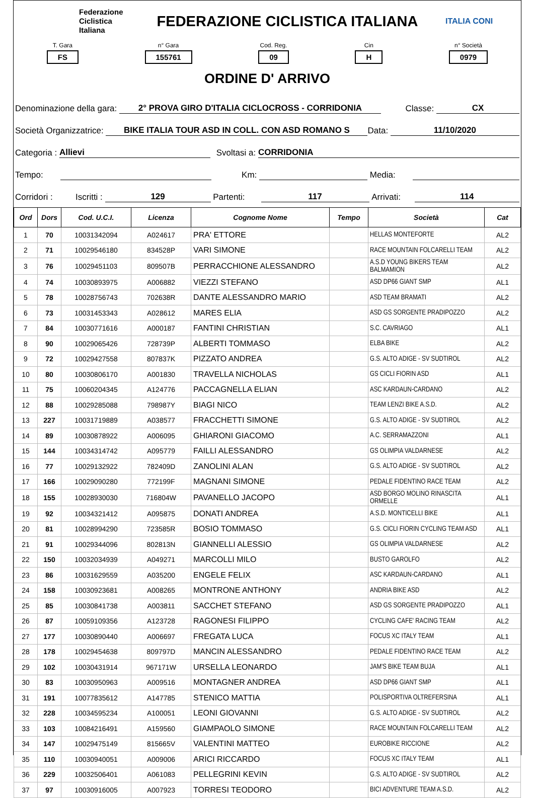Federazione
Ciclistica
Italiana
FEDERAZIONE CICLISTICA ITALIANA
ITALIA CONI
T. Gara
FS
n° Gara
155761
Cod. Reg.
09
Cin
H
n° Società
0979
ORDINE D' ARRIVO
Denominazione della gara: 2° PROVA GIRO D'ITALIA CICLOCROSS - CORRIDONIA Classe: CX
Società Organizzatrice: BIKE ITALIA TOUR ASD IN COLL. CON ASD ROMANO S Data: 11/10/2020
Categoria : Allievi Svoltasi a: CORRIDONIA
Tempo: Km: Media:
Corridori : Iscritti : 129 Partenti: 117 Arrivati: 114
| Ord | Dors | Cod. U.C.I. | Licenza | Cognome Nome | Tempo | Società | Cat |
| --- | --- | --- | --- | --- | --- | --- | --- |
| 1 | 70 | 10031342094 | A024617 | PRA' ETTORE | | HELLAS MONTEFORTE | AL2 |
| 2 | 71 | 10029546180 | 834528P | VARI SIMONE | | RACE MOUNTAIN FOLCARELLI TEAM | AL2 |
| 3 | 76 | 10029451103 | 809507B | PERRACCHIONE ALESSANDRO | | A.S.D YOUNG BIKERS TEAM BALMAMION | AL2 |
| 4 | 74 | 10030893975 | A006882 | VIEZZI STEFANO | | ASD DP66 GIANT SMP | AL1 |
| 5 | 78 | 10028756743 | 702638R | DANTE ALESSANDRO MARIO | | ASD TEAM BRAMATI | AL2 |
| 6 | 73 | 10031453343 | A028612 | MARES ELIA | | ASD GS SORGENTE PRADIPOZZO | AL2 |
| 7 | 84 | 10030771616 | A000187 | FANTINI CHRISTIAN | | S.C. CAVRIAGO | AL1 |
| 8 | 90 | 10029065426 | 728739P | ALBERTI TOMMASO | | ELBA BIKE | AL2 |
| 9 | 72 | 10029427558 | 807837K | PIZZATO ANDREA | | G.S. ALTO ADIGE - SV SUDTIROL | AL2 |
| 10 | 80 | 10030806170 | A001830 | TRAVELLA NICHOLAS | | GS CICLI FIORIN ASD | AL1 |
| 11 | 75 | 10060204345 | A124776 | PACCAGNELLA ELIAN | | ASC KARDAUN-CARDANO | AL2 |
| 12 | 88 | 10029285088 | 798987Y | BIAGI NICO | | TEAM LENZI BIKE A.S.D. | AL2 |
| 13 | 227 | 10031719889 | A038577 | FRACCHETTI SIMONE | | G.S. ALTO ADIGE - SV SUDTIROL | AL2 |
| 14 | 89 | 10030878922 | A006095 | GHIARONI GIACOMO | | A.C. SERRAMAZZONI | AL1 |
| 15 | 144 | 10034314742 | A095779 | FAILLI ALESSANDRO | | GS OLIMPIA VALDARNESE | AL2 |
| 16 | 77 | 10029132922 | 782409D | ZANOLINI ALAN | | G.S. ALTO ADIGE - SV SUDTIROL | AL2 |
| 17 | 166 | 10029090280 | 772199F | MAGNANI SIMONE | | PEDALE FIDENTINO RACE TEAM | AL2 |
| 18 | 155 | 10028930030 | 716804W | PAVANELLO JACOPO | | ASD BORGO MOLINO RINASCITA ORMELLE | AL1 |
| 19 | 92 | 10034321412 | A095875 | DONATI ANDREA | | A.S.D. MONTICELLI BIKE | AL1 |
| 20 | 81 | 10028994290 | 723585R | BOSIO TOMMASO | | G.S. CICLI FIORIN CYCLING TEAM ASD | AL1 |
| 21 | 91 | 10029344096 | 802813N | GIANNELLI ALESSIO | | GS OLIMPIA VALDARNESE | AL2 |
| 22 | 150 | 10032034939 | A049271 | MARCOLLI MILO | | BUSTO GAROLFO | AL2 |
| 23 | 86 | 10031629559 | A035200 | ENGELE FELIX | | ASC KARDAUN-CARDANO | AL1 |
| 24 | 158 | 10030923681 | A008265 | MONTRONE ANTHONY | | ANDRIA BIKE ASD | AL2 |
| 25 | 85 | 10030841738 | A003811 | SACCHET STEFANO | | ASD GS SORGENTE PRADIPOZZO | AL1 |
| 26 | 87 | 10059109356 | A123728 | RAGONESI FILIPPO | | CYCLING CAFE' RACING TEAM | AL2 |
| 27 | 177 | 10030890440 | A006697 | FREGATA LUCA | | FOCUS XC ITALY TEAM | AL1 |
| 28 | 178 | 10029454638 | 809797D | MANCIN ALESSANDRO | | PEDALE FIDENTINO RACE TEAM | AL2 |
| 29 | 102 | 10030431914 | 967171W | URSELLA LEONARDO | | JAM'S BIKE TEAM BUJA | AL1 |
| 30 | 83 | 10030950963 | A009516 | MONTAGNER ANDREA | | ASD DP66 GIANT SMP | AL1 |
| 31 | 191 | 10077835612 | A147785 | STENICO MATTIA | | POLISPORTIVA OLTREFERSINA | AL1 |
| 32 | 228 | 10034595234 | A100051 | LEONI GIOVANNI | | G.S. ALTO ADIGE - SV SUDTIROL | AL2 |
| 33 | 103 | 10084216491 | A159560 | GIAMPAOLO SIMONE | | RACE MOUNTAIN FOLCARELLI TEAM | AL2 |
| 34 | 147 | 10029475149 | 815665V | VALENTINI MATTEO | | EUROBIKE RICCIONE | AL2 |
| 35 | 110 | 10030940051 | A009006 | ARICI RICCARDO | | FOCUS XC ITALY TEAM | AL1 |
| 36 | 229 | 10032506401 | A061083 | PELLEGRINI KEVIN | | G.S. ALTO ADIGE - SV SUDTIROL | AL2 |
| 37 | 97 | 10030916005 | A007923 | TORRESI TEODORO | | BICI ADVENTURE TEAM A.S.D. | AL2 |